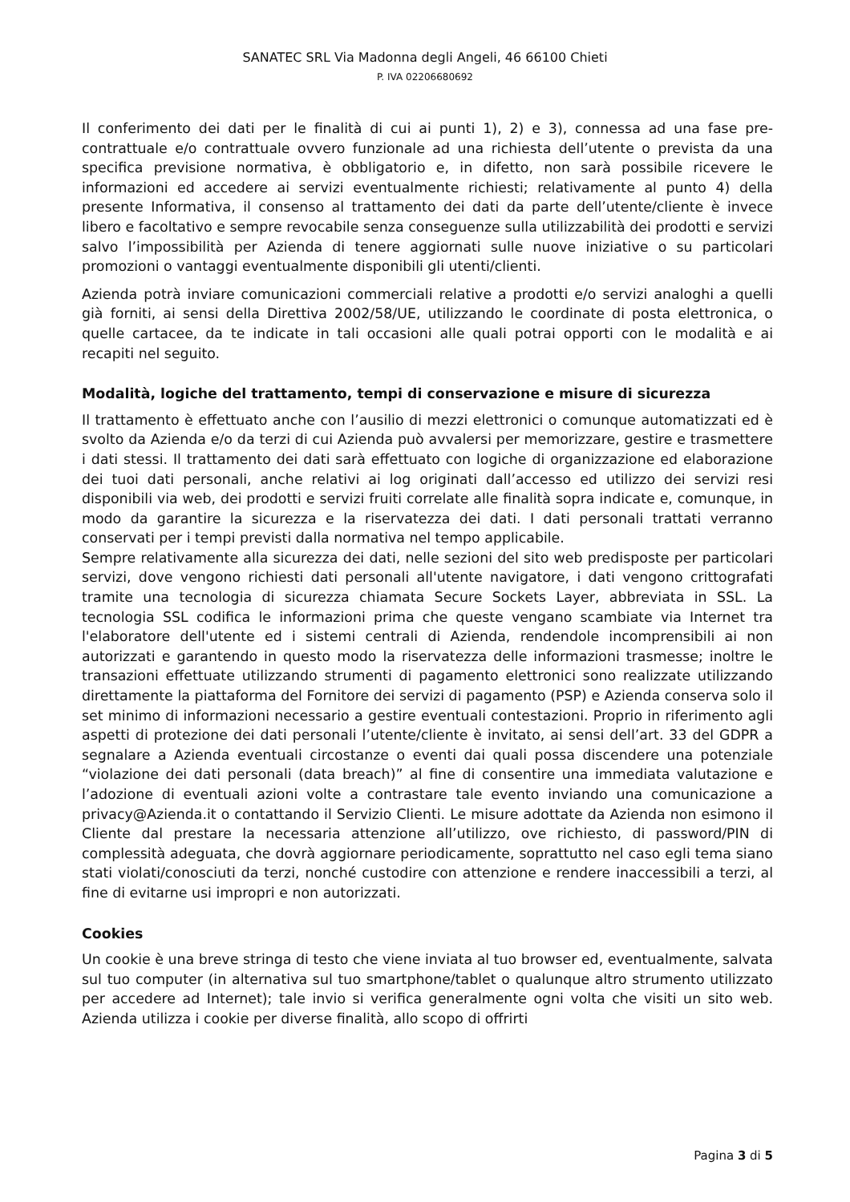SANATEC SRL Via Madonna degli Angeli, 46 66100 Chieti
P. IVA 02206680692
Il conferimento dei dati per le finalità di cui ai punti 1), 2) e 3), connessa ad una fase pre-contrattuale e/o contrattuale ovvero funzionale ad una richiesta dell’utente o prevista da una specifica previsione normativa, è obbligatorio e, in difetto, non sarà possibile ricevere le informazioni ed accedere ai servizi eventualmente richiesti; relativamente al punto 4) della presente Informativa, il consenso al trattamento dei dati da parte dell’utente/cliente è invece libero e facoltativo e sempre revocabile senza conseguenze sulla utilizzabilità dei prodotti e servizi salvo l’impossibilità per Azienda di tenere aggiornati sulle nuove iniziative o su particolari promozioni o vantaggi eventualmente disponibili gli utenti/clienti.
Azienda potrà inviare comunicazioni commerciali relative a prodotti e/o servizi analoghi a quelli già forniti, ai sensi della Direttiva 2002/58/UE, utilizzando le coordinate di posta elettronica, o quelle cartacee, da te indicate in tali occasioni alle quali potrai opporti con le modalità e ai recapiti nel seguito.
Modalità, logiche del trattamento, tempi di conservazione e misure di sicurezza
Il trattamento è effettuato anche con l’ausilio di mezzi elettronici o comunque automatizzati ed è svolto da Azienda e/o da terzi di cui Azienda può avvalersi per memorizzare, gestire e trasmettere i dati stessi. Il trattamento dei dati sarà effettuato con logiche di organizzazione ed elaborazione dei tuoi dati personali, anche relativi ai log originati dall’accesso ed utilizzo dei servizi resi disponibili via web, dei prodotti e servizi fruiti correlate alle finalità sopra indicate e, comunque, in modo da garantire la sicurezza e la riservatezza dei dati. I dati personali trattati verranno conservati per i tempi previsti dalla normativa nel tempo applicabile.
Sempre relativamente alla sicurezza dei dati, nelle sezioni del sito web predisposte per particolari servizi, dove vengono richiesti dati personali all'utente navigatore, i dati vengono crittografati tramite una tecnologia di sicurezza chiamata Secure Sockets Layer, abbreviata in SSL. La tecnologia SSL codifica le informazioni prima che queste vengano scambiate via Internet tra l'elaboratore dell'utente ed i sistemi centrali di Azienda, rendendole incomprensibili ai non autorizzati e garantendo in questo modo la riservatezza delle informazioni trasmesse; inoltre le transazioni effettuate utilizzando strumenti di pagamento elettronici sono realizzate utilizzando direttamente la piattaforma del Fornitore dei servizi di pagamento (PSP) e Azienda conserva solo il set minimo di informazioni necessario a gestire eventuali contestazioni. Proprio in riferimento agli aspetti di protezione dei dati personali l’utente/cliente è invitato, ai sensi dell’art. 33 del GDPR a segnalare a Azienda eventuali circostanze o eventi dai quali possa discendere una potenziale “violazione dei dati personali (data breach)” al fine di consentire una immediata valutazione e l’adozione di eventuali azioni volte a contrastare tale evento inviando una comunicazione a privacy@Azienda.it o contattando il Servizio Clienti. Le misure adottate da Azienda non esimono il Cliente dal prestare la necessaria attenzione all’utilizzo, ove richiesto, di password/PIN di complessità adeguata, che dovrà aggiornare periodicamente, soprattutto nel caso egli tema siano stati violati/conosciuti da terzi, nonché custodire con attenzione e rendere inaccessibili a terzi, al fine di evitarne usi impropri e non autorizzati.
Cookies
Un cookie è una breve stringa di testo che viene inviata al tuo browser ed, eventualmente, salvata sul tuo computer (in alternativa sul tuo smartphone/tablet o qualunque altro strumento utilizzato per accedere ad Internet); tale invio si verifica generalmente ogni volta che visiti un sito web. Azienda utilizza i cookie per diverse finalità, allo scopo di offrirti
Pagina 3 di 5